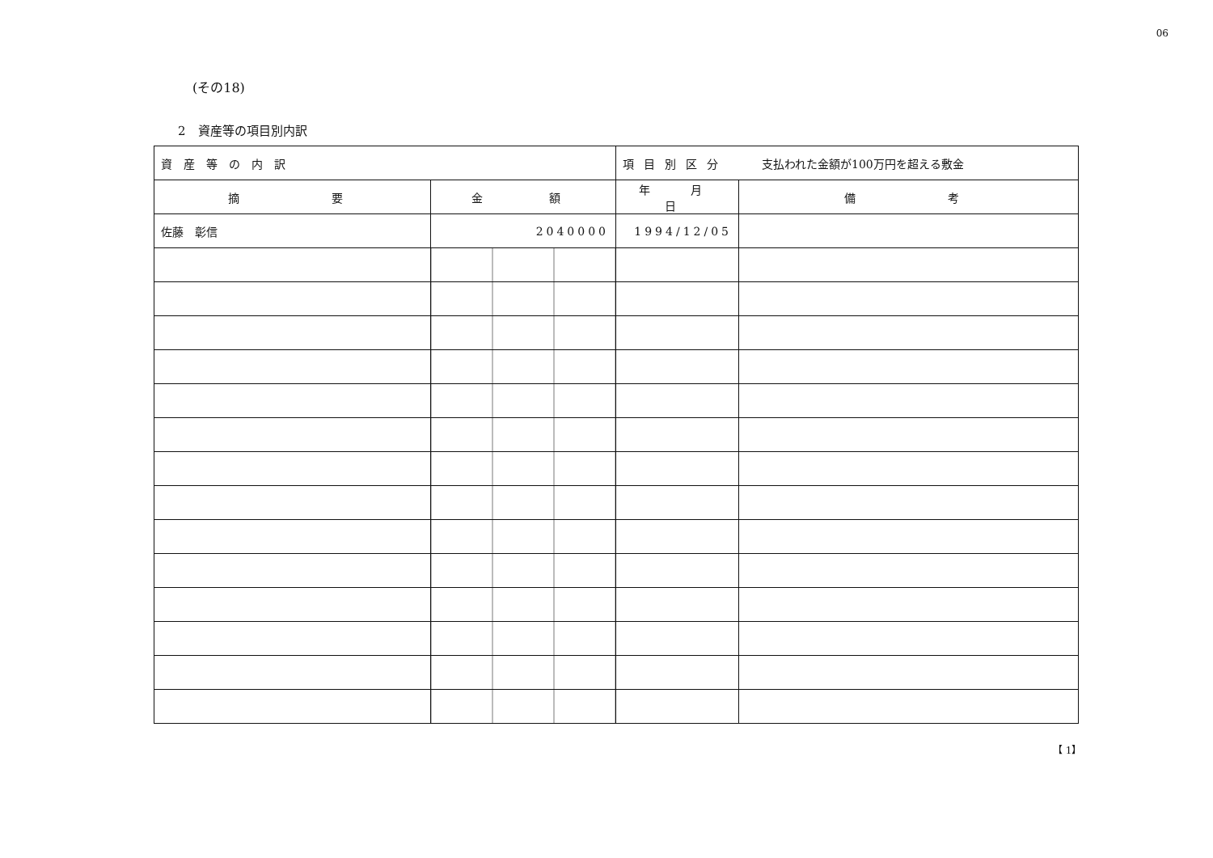06
(その18)
2　資産等の項目別内訳
| 資産等の内訳 | | 項目別区分 支払われた金額が100万円を超える敷金 | |
| 摘 要 | 金 額 | 年 月 日 | 備 考 |
| 佐藤 彰信 | 2040000 | 1994/12/05 | |
【 1】